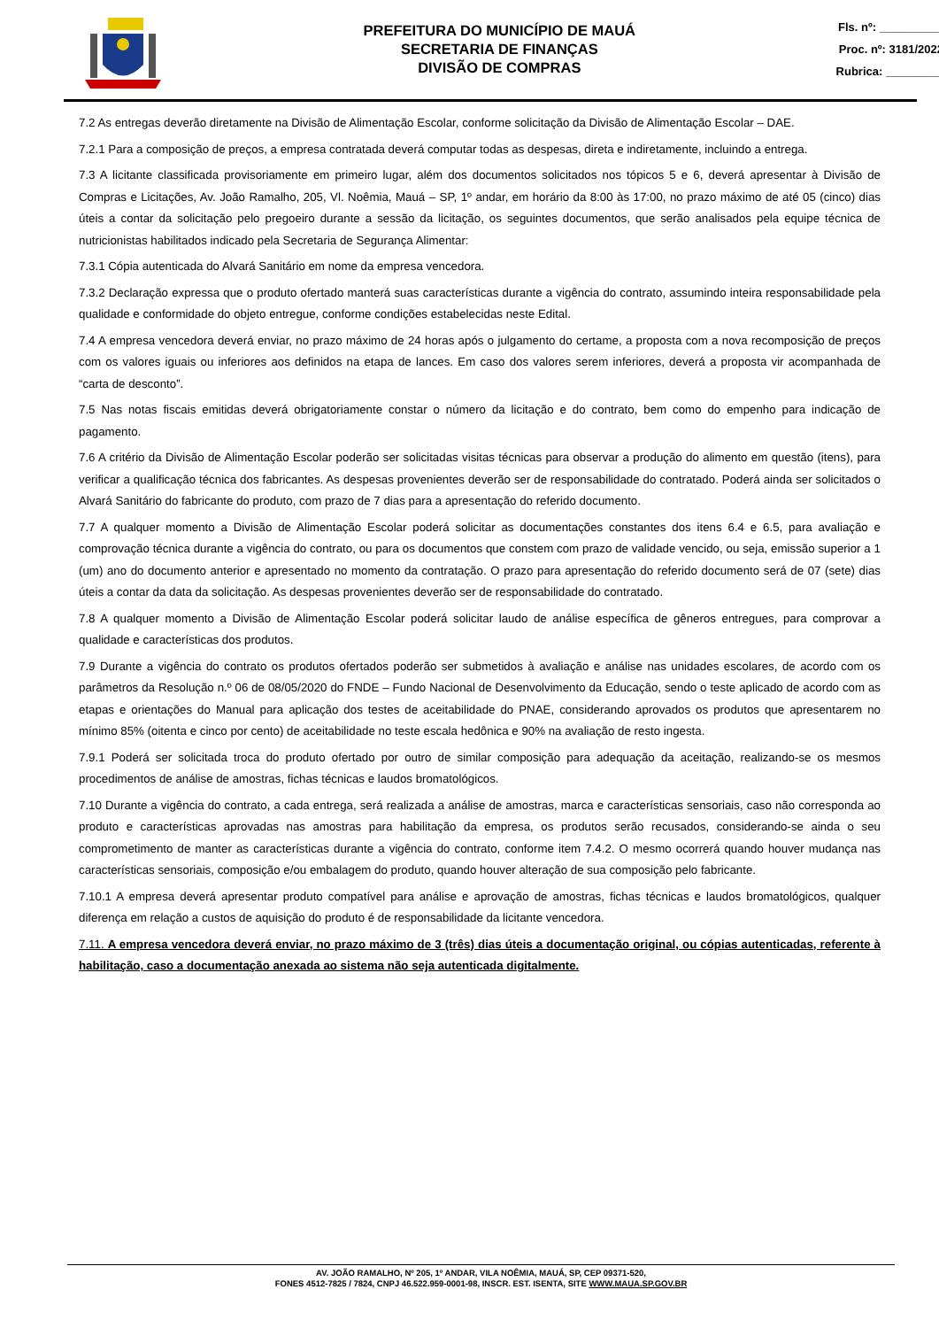PREFEITURA DO MUNICÍPIO DE MAUÁ
SECRETARIA DE FINANÇAS
DIVISÃO DE COMPRAS
Fls. nº: __________
Proc. nº: 3181/2022
Rubrica: _________
7.2 As entregas deverão diretamente na Divisão de Alimentação Escolar, conforme solicitação da Divisão de Alimentação Escolar – DAE.
7.2.1 Para a composição de preços, a empresa contratada deverá computar todas as despesas, direta e indiretamente, incluindo a entrega.
7.3 A licitante classificada provisoriamente em primeiro lugar, além dos documentos solicitados nos tópicos 5 e 6, deverá apresentar à Divisão de Compras e Licitações, Av. João Ramalho, 205, Vl. Noêmia, Mauá – SP, 1º andar, em horário da 8:00 às 17:00, no prazo máximo de até 05 (cinco) dias úteis a contar da solicitação pelo pregoeiro durante a sessão da licitação, os seguintes documentos, que serão analisados pela equipe técnica de nutricionistas habilitados indicado pela Secretaria de Segurança Alimentar:
7.3.1 Cópia autenticada do Alvará Sanitário em nome da empresa vencedora.
7.3.2 Declaração expressa que o produto ofertado manterá suas características durante a vigência do contrato, assumindo inteira responsabilidade pela qualidade e conformidade do objeto entregue, conforme condições estabelecidas neste Edital.
7.4 A empresa vencedora deverá enviar, no prazo máximo de 24 horas após o julgamento do certame, a proposta com a nova recomposição de preços com os valores iguais ou inferiores aos definidos na etapa de lances. Em caso dos valores serem inferiores, deverá a proposta vir acompanhada de “carta de desconto”.
7.5 Nas notas fiscais emitidas deverá obrigatoriamente constar o número da licitação e do contrato, bem como do empenho para indicação de pagamento.
7.6 A critério da Divisão de Alimentação Escolar poderão ser solicitadas visitas técnicas para observar a produção do alimento em questão (itens), para verificar a qualificação técnica dos fabricantes. As despesas provenientes deverão ser de responsabilidade do contratado. Poderá ainda ser solicitados o Alvará Sanitário do fabricante do produto, com prazo de 7 dias para a apresentação do referido documento.
7.7 A qualquer momento a Divisão de Alimentação Escolar poderá solicitar as documentações constantes dos itens 6.4 e 6.5, para avaliação e comprovação técnica durante a vigência do contrato, ou para os documentos que constem com prazo de validade vencido, ou seja, emissão superior a 1 (um) ano do documento anterior e apresentado no momento da contratação. O prazo para apresentação do referido documento será de 07 (sete) dias úteis a contar da data da solicitação. As despesas provenientes deverão ser de responsabilidade do contratado.
7.8 A qualquer momento a Divisão de Alimentação Escolar poderá solicitar laudo de análise específica de gêneros entregues, para comprovar a qualidade e características dos produtos.
7.9 Durante a vigência do contrato os produtos ofertados poderão ser submetidos à avaliação e análise nas unidades escolares, de acordo com os parâmetros da Resolução n.º 06 de 08/05/2020 do FNDE – Fundo Nacional de Desenvolvimento da Educação, sendo o teste aplicado de acordo com as etapas e orientações do Manual para aplicação dos testes de aceitabilidade do PNAE, considerando aprovados os produtos que apresentarem no mínimo 85% (oitenta e cinco por cento) de aceitabilidade no teste escala hedônica e 90% na avaliação de resto ingesta.
7.9.1 Poderá ser solicitada troca do produto ofertado por outro de similar composição para adequação da aceitação, realizando-se os mesmos procedimentos de análise de amostras, fichas técnicas e laudos bromatológicos.
7.10 Durante a vigência do contrato, a cada entrega, será realizada a análise de amostras, marca e características sensoriais, caso não corresponda ao produto e características aprovadas nas amostras para habilitação da empresa, os produtos serão recusados, considerando-se ainda o seu comprometimento de manter as características durante a vigência do contrato, conforme item 7.4.2. O mesmo ocorrerá quando houver mudança nas características sensoriais, composição e/ou embalagem do produto, quando houver alteração de sua composição pelo fabricante.
7.10.1 A empresa deverá apresentar produto compatível para análise e aprovação de amostras, fichas técnicas e laudos bromatológicos, qualquer diferença em relação a custos de aquisição do produto é de responsabilidade da licitante vencedora.
7.11. A empresa vencedora deverá enviar, no prazo máximo de 3 (três) dias úteis a documentação original, ou cópias autenticadas, referente à habilitação, caso a documentação anexada ao sistema não seja autenticada digitalmente.
AV. JOÃO RAMALHO, Nº 205, 1º ANDAR, VILA NOÊMIA, MAUÁ, SP, CEP 09371-520,
FONES 4512-7825 / 7824, CNPJ 46.522.959-0001-98, INSCR. EST. ISENTA, SITE WWW.MAUA.SP.GOV.BR